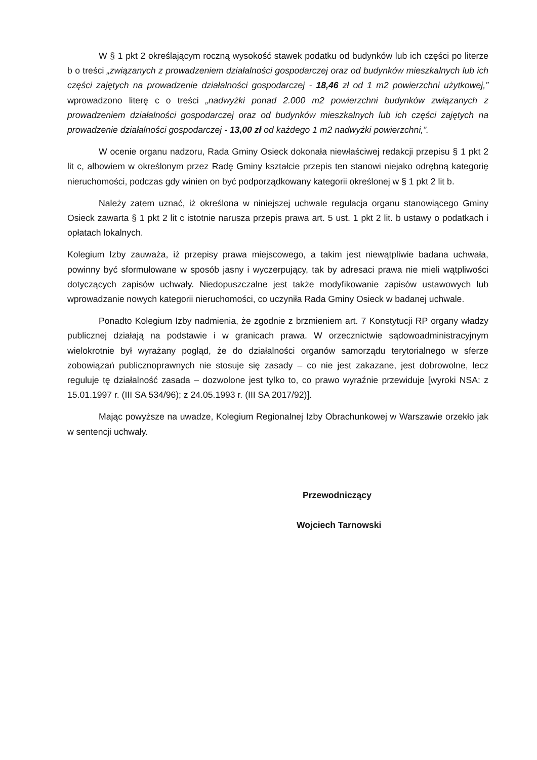W § 1 pkt 2 określającym roczną wysokość stawek podatku od budynków lub ich części po literze b o treści „związanych z prowadzeniem działalności gospodarczej oraz od budynków mieszkalnych lub ich części zajętych na prowadzenie działalności gospodarczej - 18,46 zł od 1 m2 powierzchni użytkowej,” wprowadzono literę c o treści „nadwyżki ponad 2.000 m2 powierzchni budynków związanych z prowadzeniem działalności gospodarczej oraz od budynków mieszkalnych lub ich części zajętych na prowadzenie działalności gospodarczej - 13,00 zł od każdego 1 m2 nadwyżki powierzchni,”.
W ocenie organu nadzoru, Rada Gminy Osieck dokonała niewłaściwej redakcji przepisu § 1 pkt 2 lit c, albowiem w określonym przez Radę Gminy kształcie przepis ten stanowi niejako odrębną kategorię nieruchomości, podczas gdy winien on być podporządkowany kategorii określonej w § 1 pkt 2 lit b.
Należy zatem uznać, iż określona w niniejszej uchwale regulacja organu stanowiącego Gminy Osieck zawarta § 1 pkt 2 lit c istotnie narusza przepis prawa art. 5 ust. 1 pkt 2 lit. b ustawy o podatkach i opłatach lokalnych.
Kolegium Izby zauważa, iż przepisy prawa miejscowego, a takim jest niewątpliwie badana uchwała, powinny być sformułowane w sposób jasny i wyczerpujący, tak by adresaci prawa nie mieli wątpliwości dotyczących zapisów uchwały. Niedopuszczalne jest także modyfikowanie zapisów ustawowych lub wprowadzanie nowych kategorii nieruchomości, co uczyniła Rada Gminy Osieck w badanej uchwale.
Ponadto Kolegium Izby nadmienia, że zgodnie z brzmieniem art. 7 Konstytucji RP organy władzy publicznej działają na podstawie i w granicach prawa. W orzecznictwie sądowoadministracyjnym wielokrotnie był wyrażany pogląd, że do działalności organów samorządu terytorialnego w sferze zobowiązań publicznoprawnych nie stosuje się zasady – co nie jest zakazane, jest dobrowolne, lecz reguluje tę działalność zasada – dozwolone jest tylko to, co prawo wyraźnie przewiduje [wyroki NSA: z 15.01.1997 r. (III SA 534/96); z 24.05.1993 r. (III SA 2017/92)].
Mając powyższe na uwadze, Kolegium Regionalnej Izby Obrachunkowej w Warszawie orzekło jak w sentencji uchwały.
Przewodniczący
Wojciech Tarnowski